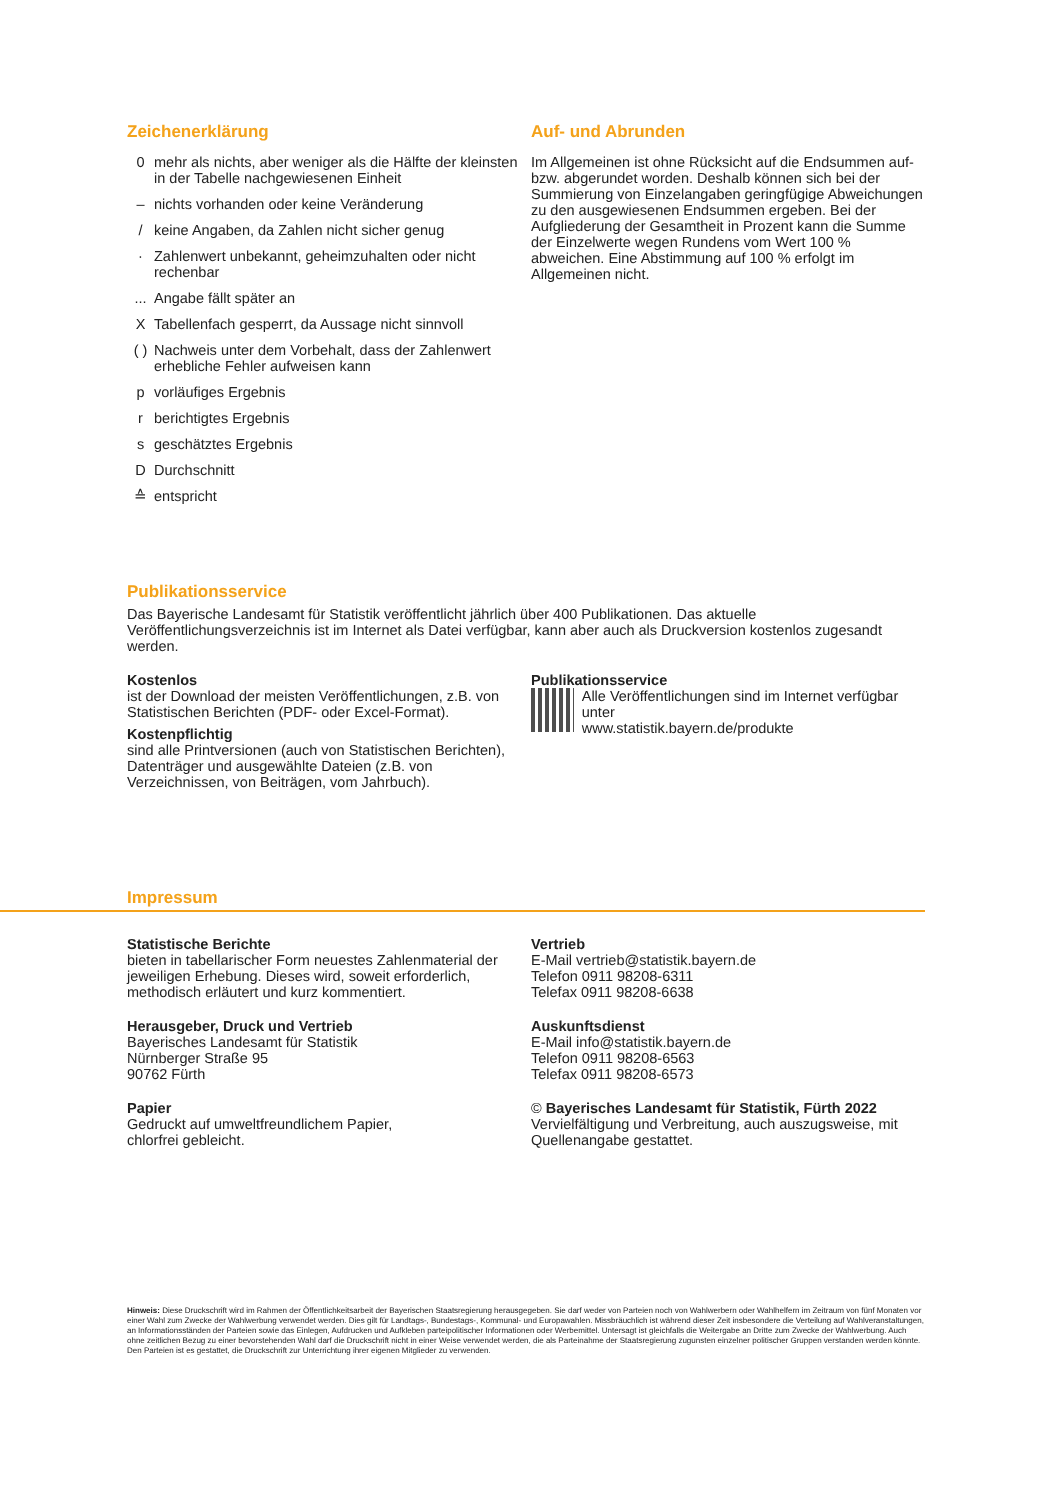Zeichenerklärung
0 mehr als nichts, aber weniger als die Hälfte der kleinsten in der Tabelle nachgewiesenen Einheit
– nichts vorhanden oder keine Veränderung
/ keine Angaben, da Zahlen nicht sicher genug
· Zahlenwert unbekannt, geheimzuhalten oder nicht rechenbar
... Angabe fällt später an
X Tabellenfach gesperrt, da Aussage nicht sinnvoll
( ) Nachweis unter dem Vorbehalt, dass der Zahlenwert erhebliche Fehler aufweisen kann
p vorläufiges Ergebnis
r berichtigtes Ergebnis
s geschätztes Ergebnis
D Durchschnitt
≙ entspricht
Auf- und Abrunden
Im Allgemeinen ist ohne Rücksicht auf die Endsummen auf- bzw. abgerundet worden. Deshalb können sich bei der Summierung von Einzelangaben geringfügige Abweichungen zu den ausgewiesenen Endsummen ergeben. Bei der Aufgliederung der Gesamtheit in Prozent kann die Summe der Einzelwerte wegen Rundens vom Wert 100 % abweichen. Eine Abstimmung auf 100 % erfolgt im Allgemeinen nicht.
Publikationsservice
Das Bayerische Landesamt für Statistik veröffentlicht jährlich über 400 Publikationen. Das aktuelle Veröffentlichungsverzeichnis ist im Internet als Datei verfügbar, kann aber auch als Druckversion kostenlos zugesandt werden.
Kostenlos
ist der Download der meisten Veröffentlichungen, z.B. von Statistischen Berichten (PDF- oder Excel-Format).
Kostenpflichtig
sind alle Printversionen (auch von Statistischen Berichten), Datenträger und ausgewählte Dateien (z.B. von Verzeichnissen, von Beiträgen, vom Jahrbuch).
Publikationsservice
Alle Veröffentlichungen sind im Internet verfügbar unter
www.statistik.bayern.de/produkte
Impressum
Statistische Berichte
bieten in tabellarischer Form neuestes Zahlenmaterial der jeweiligen Erhebung. Dieses wird, soweit erforderlich, methodisch erläutert und kurz kommentiert.
Herausgeber, Druck und Vertrieb
Bayerisches Landesamt für Statistik
Nürnberger Straße 95
90762 Fürth
Papier
Gedruckt auf umweltfreundlichem Papier,
chlorfrei gebleicht.
Vertrieb
E-Mail vertrieb@statistik.bayern.de
Telefon 0911 98208-6311
Telefax 0911 98208-6638
Auskunftsdienst
E-Mail info@statistik.bayern.de
Telefon 0911 98208-6563
Telefax 0911 98208-6573
© Bayerisches Landesamt für Statistik, Fürth 2022
Vervielfältigung und Verbreitung, auch auszugsweise, mit Quellenangabe gestattet.
Hinweis: Diese Druckschrift wird im Rahmen der Öffentlichkeitsarbeit der Bayerischen Staatsregierung herausgegeben. Sie darf weder von Parteien noch von Wahlwerbern oder Wahlhelfern im Zeitraum von fünf Monaten vor einer Wahl zum Zwecke der Wahlwerbung verwendet werden. Dies gilt für Landtags-, Bundestags-, Kommunal- und Europawahlen. Missbräuchlich ist während dieser Zeit insbesondere die Verteilung auf Wahlveranstaltungen, an Informationsständen der Parteien sowie das Einlegen, Aufdrucken und Aufkleben parteipolitischer Informationen oder Werbemittel. Untersagt ist gleichfalls die Weitergabe an Dritte zum Zwecke der Wahlwerbung. Auch ohne zeitlichen Bezug zu einer bevorstehenden Wahl darf die Druckschrift nicht in einer Weise verwendet werden, die als Parteinahme der Staatsregierung zugunsten einzelner politischer Gruppen verstanden werden könnte. Den Parteien ist es gestattet, die Druckschrift zur Unterrichtung ihrer eigenen Mitglieder zu verwenden.